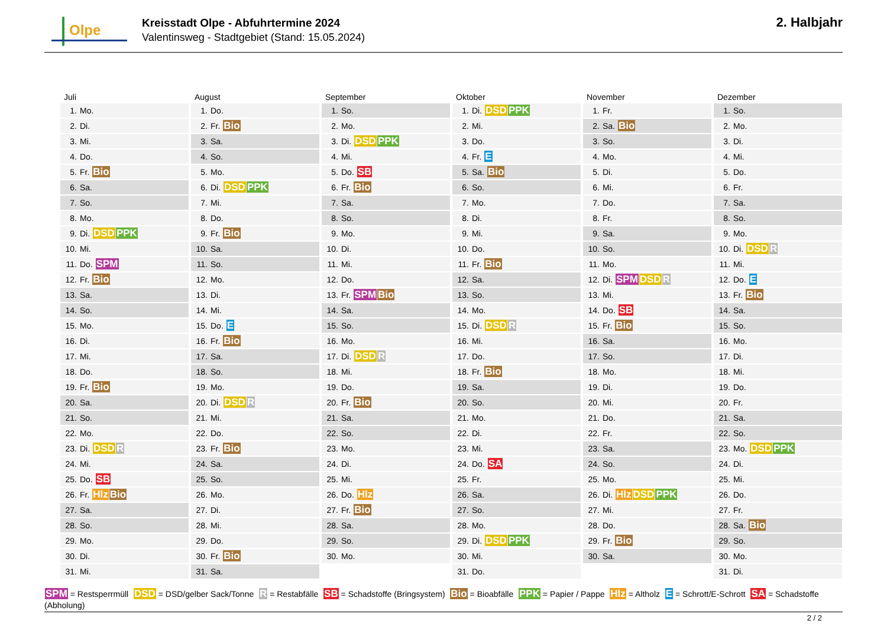Olpe
Kreisstadt Olpe - Abfuhrtermine 2024
Valentinsweg - Stadtgebiet (Stand: 15.05.2024)
2. Halbjahr
| Juli | August | September | Oktober | November | Dezember |
| --- | --- | --- | --- | --- | --- |
| 1. Mo. | 1. Do. | 1. So. | 1. Di. DSD PPK | 1. Fr. | 1. So. |
| 2. Di. | 2. Fr. Bio | 2. Mo. | 2. Mi. | 2. Sa. Bio | 2. Mo. |
| 3. Mi. | 3. Sa. | 3. Di. DSD PPK | 3. Do. | 3. So. | 3. Di. |
| 4. Do. | 4. So. | 4. Mi. | 4. Fr. E | 4. Mo. | 4. Mi. |
| 5. Fr. Bio | 5. Mo. | 5. Do. SB | 5. Sa. Bio | 5. Di. | 5. Do. |
| 6. Sa. | 6. Di. DSD PPK | 6. Fr. Bio | 6. So. | 6. Mi. | 6. Fr. |
| 7. So. | 7. Mi. | 7. Sa. | 7. Mo. | 7. Do. | 7. Sa. |
| 8. Mo. | 8. Do. | 8. So. | 8. Di. | 8. Fr. | 8. So. |
| 9. Di. DSD PPK | 9. Fr. Bio | 9. Mo. | 9. Mi. | 9. Sa. | 9. Mo. |
| 10. Mi. | 10. Sa. | 10. Di. | 10. Do. | 10. So. | 10. Di. DSD R |
| 11. Do. SPM | 11. So. | 11. Mi. | 11. Fr. Bio | 11. Mo. | 11. Mi. |
| 12. Fr. Bio | 12. Mo. | 12. Do. | 12. Sa. | 12. Di. SPM DSD R | 12. Do. E |
| 13. Sa. | 13. Di. | 13. Fr. SPM Bio | 13. So. | 13. Mi. | 13. Fr. Bio |
| 14. So. | 14. Mi. | 14. Sa. | 14. Mo. | 14. Do. SB | 14. Sa. |
| 15. Mo. | 15. Do. E | 15. So. | 15. Di. DSD R | 15. Fr. Bio | 15. So. |
| 16. Di. | 16. Fr. Bio | 16. Mo. | 16. Mi. | 16. Sa. | 16. Mo. |
| 17. Mi. | 17. Sa. | 17. Di. DSD R | 17. Do. | 17. So. | 17. Di. |
| 18. Do. | 18. So. | 18. Mi. | 18. Fr. Bio | 18. Mo. | 18. Mi. |
| 19. Fr. Bio | 19. Mo. | 19. Do. | 19. Sa. | 19. Di. | 19. Do. |
| 20. Sa. | 20. Di. DSD R | 20. Fr. Bio | 20. So. | 20. Mi. | 20. Fr. |
| 21. So. | 21. Mi. | 21. Sa. | 21. Mo. | 21. Do. | 21. Sa. |
| 22. Mo. | 22. Do. | 22. So. | 22. Di. | 22. Fr. | 22. So. |
| 23. Di. DSD R | 23. Fr. Bio | 23. Mo. | 23. Mi. | 23. Sa. | 23. Mo. DSD PPK |
| 24. Mi. | 24. Sa. | 24. Di. | 24. Do. SA | 24. So. | 24. Di. |
| 25. Do. SB | 25. So. | 25. Mi. | 25. Fr. | 25. Mo. | 25. Mi. |
| 26. Fr. Hlz Bio | 26. Mo. | 26. Do. Hlz | 26. Sa. | 26. Di. Hlz DSD PPK | 26. Do. |
| 27. Sa. | 27. Di. | 27. Fr. Bio | 27. So. | 27. Mi. | 27. Fr. |
| 28. So. | 28. Mi. | 28. Sa. | 28. Mo. | 28. Do. | 28. Sa. Bio |
| 29. Mo. | 29. Do. | 29. So. | 29. Di. DSD PPK | 29. Fr. Bio | 29. So. |
| 30. Di. | 30. Fr. Bio | 30. Mo. | 30. Mi. | 30. Sa. | 30. Mo. |
| 31. Mi. | 31. Sa. | | 31. Do. | | 31. Di. |
SPM = Restsperrmüll DSD = DSD/gelber Sack/Tonne R = Restabfälle SB = Schadstoffe (Bringsystem) Bio = Bioabfälle PPK = Papier / Pappe Hlz = Altholz E = Schrott/E-Schrott SA = Schadstoffe (Abholung)
2 / 2